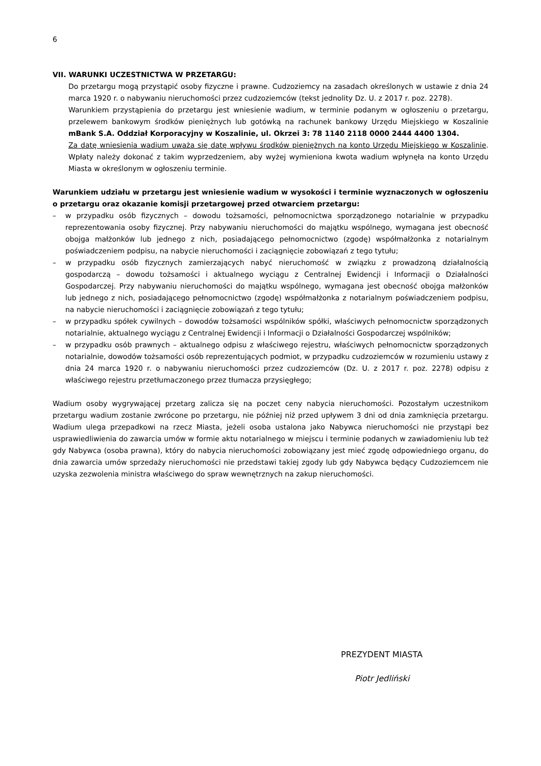6
VII. WARUNKI UCZESTNICTWA W PRZETARGU:
Do przetargu mogą przystąpić osoby fizyczne i prawne. Cudzoziemcy na zasadach określonych w ustawie z dnia 24 marca 1920 r. o nabywaniu nieruchomości przez cudzoziemców (tekst jednolity Dz. U. z 2017 r. poz. 2278).
Warunkiem przystąpienia do przetargu jest wniesienie wadium, w terminie podanym w ogłoszeniu o przetargu, przelewem bankowym środków pieniężnych lub gotówką na rachunek bankowy Urzędu Miejskiego w Koszalinie mBank S.A. Oddział Korporacyjny w Koszalinie, ul. Okrzei 3: 78 1140 2118 0000 2444 4400 1304.
Za datę wniesienia wadium uważa się datę wpływu środków pieniężnych na konto Urzędu Miejskiego w Koszalinie. Wpłaty należy dokonać z takim wyprzedzeniem, aby wyżej wymieniona kwota wadium wpłynęła na konto Urzędu Miasta w określonym w ogłoszeniu terminie.
Warunkiem udziału w przetargu jest wniesienie wadium w wysokości i terminie wyznaczonych w ogłoszeniu o przetargu oraz okazanie komisji przetargowej przed otwarciem przetargu:
– w przypadku osób fizycznych – dowodu tożsamości, pełnomocnictwa sporządzonego notarialnie w przypadku reprezentowania osoby fizycznej. Przy nabywaniu nieruchomości do majątku wspólnego, wymagana jest obecność obojga małżonków lub jednego z nich, posiadającego pełnomocnictwo (zgodę) współmałżonka z notarialnym poświadczeniem podpisu, na nabycie nieruchomości i zaciągnięcie zobowiązań z tego tytułu;
– w przypadku osób fizycznych zamierzających nabyć nieruchomość w związku z prowadzoną działalnością gospodarczą – dowodu tożsamości i aktualnego wyciągu z Centralnej Ewidencji i Informacji o Działalności Gospodarczej. Przy nabywaniu nieruchomości do majątku wspólnego, wymagana jest obecność obojga małżonków lub jednego z nich, posiadającego pełnomocnictwo (zgodę) współmałżonka z notarialnym poświadczeniem podpisu, na nabycie nieruchomości i zaciągnięcie zobowiązań z tego tytułu;
– w przypadku spółek cywilnych – dowodów tożsamości wspólników spółki, właściwych pełnomocnictw sporządzonych notarialnie, aktualnego wyciągu z Centralnej Ewidencji i Informacji o Działalności Gospodarczej wspólników;
– w przypadku osób prawnych – aktualnego odpisu z właściwego rejestru, właściwych pełnomocnictw sporządzonych notarialnie, dowodów tożsamości osób reprezentujących podmiot, w przypadku cudzoziemców w rozumieniu ustawy z dnia 24 marca 1920 r. o nabywaniu nieruchomości przez cudzoziemców (Dz. U. z 2017 r. poz. 2278) odpisu z właściwego rejestru przetłumaczonego przez tłumacza przysięgłego;
Wadium osoby wygrywającej przetarg zalicza się na poczet ceny nabycia nieruchomości. Pozostałym uczestnikom przetargu wadium zostanie zwrócone po przetargu, nie później niż przed upływem 3 dni od dnia zamknięcia przetargu. Wadium ulega przepadkowi na rzecz Miasta, jeżeli osoba ustalona jako Nabywca nieruchomości nie przystąpi bez usprawiedliwienia do zawarcia umów w formie aktu notarialnego w miejscu i terminie podanych w zawiadomieniu lub też gdy Nabywca (osoba prawna), który do nabycia nieruchomości zobowiązany jest mieć zgodę odpowiedniego organu, do dnia zawarcia umów sprzedaży nieruchomości nie przedstawi takiej zgody lub gdy Nabywca będący Cudzoziemcem nie uzyska zezwolenia ministra właściwego do spraw wewnętrznych na zakup nieruchomości.
PREZYDENT MIASTA
Piotr Jedliński